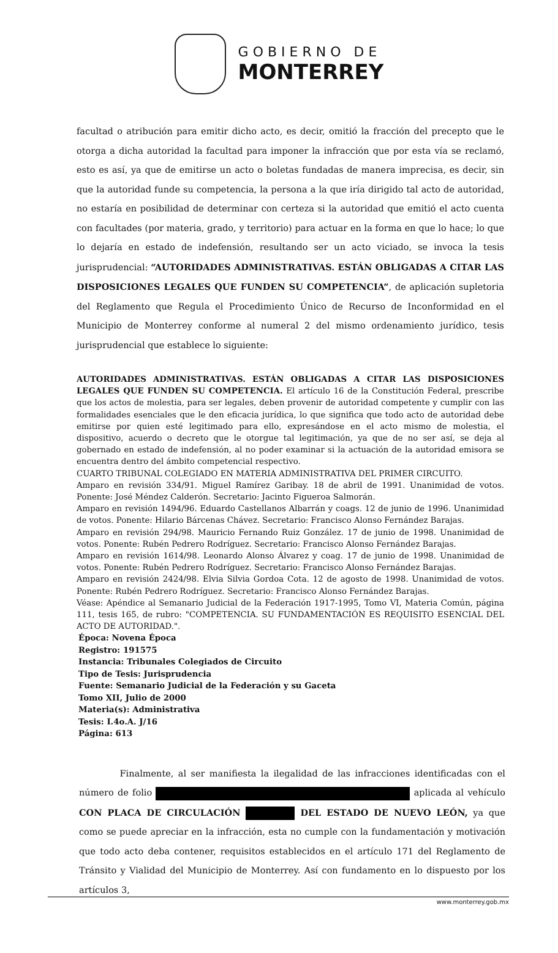GOBIERNO DE
MONTERREY
facultad o atribución para emitir dicho acto, es decir, omitió la fracción del precepto que le otorga a dicha autoridad la facultad para imponer la infracción que por esta vía se reclamó, esto es así, ya que de emitirse un acto o boletas fundadas de manera imprecisa, es decir, sin que la autoridad funde su competencia, la persona a la que iría dirigido tal acto de autoridad, no estaría en posibilidad de determinar con certeza si la autoridad que emitió el acto cuenta con facultades (por materia, grado, y territorio) para actuar en la forma en que lo hace; lo que lo dejaría en estado de indefensión, resultando ser un acto viciado, se invoca la tesis jurisprudencial: “AUTORIDADES ADMINISTRATIVAS. ESTÁN OBLIGADAS A CITAR LAS DISPOSICIONES LEGALES QUE FUNDEN SU COMPETENCIA”, de aplicación supletoria del Reglamento que Regula el Procedimiento Único de Recurso de Inconformidad en el Municipio de Monterrey conforme al numeral 2 del mismo ordenamiento jurídico, tesis jurisprudencial que establece lo siguiente:
AUTORIDADES ADMINISTRATIVAS. ESTÁN OBLIGADAS A CITAR LAS DISPOSICIONES LEGALES QUE FUNDEN SU COMPETENCIA. El artículo 16 de la Constitución Federal, prescribe que los actos de molestia, para ser legales, deben provenir de autoridad competente y cumplir con las formalidades esenciales que le den eficacia jurídica, lo que significa que todo acto de autoridad debe emitirse por quien esté legitimado para ello, expresándose en el acto mismo de molestia, el dispositivo, acuerdo o decreto que le otorgue tal legitimación, ya que de no ser así, se deja al gobernado en estado de indefensión, al no poder examinar si la actuación de la autoridad emisora se encuentra dentro del ámbito competencial respectivo.
CUARTO TRIBUNAL COLEGIADO EN MATERIA ADMINISTRATIVA DEL PRIMER CIRCUITO.
Amparo en revisión 334/91. Miguel Ramírez Garibay. 18 de abril de 1991. Unanimidad de votos. Ponente: José Méndez Calderón. Secretario: Jacinto Figueroa Salmorán.
Amparo en revisión 1494/96. Eduardo Castellanos Albarrán y coags. 12 de junio de 1996. Unanimidad de votos. Ponente: Hilario Bárcenas Chávez. Secretario: Francisco Alonso Fernández Barajas.
Amparo en revisión 294/98. Mauricio Fernando Ruiz González. 17 de junio de 1998. Unanimidad de votos. Ponente: Rubén Pedrero Rodríguez. Secretario: Francisco Alonso Fernández Barajas.
Amparo en revisión 1614/98. Leonardo Alonso Álvarez y coag. 17 de junio de 1998. Unanimidad de votos. Ponente: Rubén Pedrero Rodríguez. Secretario: Francisco Alonso Fernández Barajas.
Amparo en revisión 2424/98. Elvia Silvia Gordoa Cota. 12 de agosto de 1998. Unanimidad de votos. Ponente: Rubén Pedrero Rodríguez. Secretario: Francisco Alonso Fernández Barajas.
Véase: Apéndice al Semanario Judicial de la Federación 1917-1995, Tomo VI, Materia Común, página 111, tesis 165, de rubro: "COMPETENCIA. SU FUNDAMENTACIÓN ES REQUISITO ESENCIAL DEL ACTO DE AUTORIDAD.".
Época: Novena Época
Registro: 191575
Instancia: Tribunales Colegiados de Circuito
Tipo de Tesis: Jurisprudencia
Fuente: Semanario Judicial de la Federación y su Gaceta
Tomo XII, Julio de 2000
Materia(s): Administrativa
Tesis: I.4o.A. J/16
Página: 613
Finalmente, al ser manifiesta la ilegalidad de las infracciones identificadas con el número de folio aplicada al vehículo CON PLACA DE CIRCULACIÓN DEL ESTADO DE NUEVO LEÓN, ya que como se puede apreciar en la infracción, esta no cumple con la fundamentación y motivación que todo acto deba contener, requisitos establecidos en el artículo 171 del Reglamento de Tránsito y Vialidad del Municipio de Monterrey. Así con fundamento en lo dispuesto por los artículos 3,
www.monterrey.gob.mx